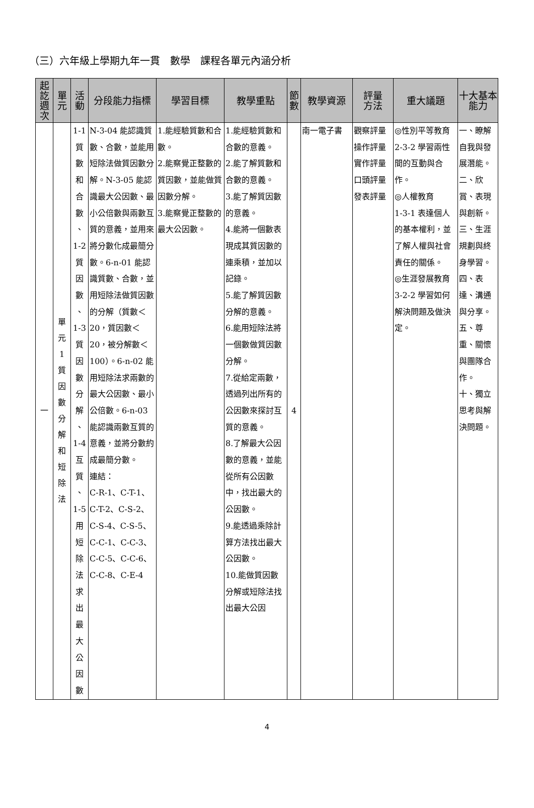（三）六年級上學期九年一貫　數學　課程各單元內涵分析
| 起 訖 週 次 | 單 元 | 活 動 | 分段能力指標 | 學習目標 | 教學重點 | 節 數 | 教學資源 | 評量 方法 | 重大議題 | 十大基本 能力 |
| --- | --- | --- | --- | --- | --- | --- | --- | --- | --- | --- |
| 一 | 單 元 1 質 因 數 分 解 和 短 除 法 | 1-1 質 數 和 合 數 、 1-2 質 因 數 、 1-3 質 因 數 分 解 、 1-4 互 質 、 1-5 用 短 除 法 求 出 最 大 公 因 數 | N-3-04 能認識質數、合數，並能用短除法做質因數分解。N-3-05 能認識最大公因數、最小公倍數與兩數互質的意義，並用來將分數化成最簡分數。6-n-01 能認識質數、合數，並用短除法做質因數的分解（質數＜20，質因數＜20，被分解數＜100）。6-n-02 能用短除法求兩數的最大公因數、最小公倍數。6-n-03 能認識兩數互質的意義，並將分數約成最簡分數。 連結： C-R-1、C-T-1、C-T-2、C-S-2、C-S-4、C-S-5、C-C-1、C-C-3、C-C-5、C-C-6、C-C-8、C-E-4 | 1.能經驗質數和合數。 2.能察覺正整數的質因數，並能做質因數分解。 3.能察覺正整數的最大公因數。 | 1.能經驗質數和合數的意義。 2.能了解質數和合數的意義。 3.能了解質因數的意義。 4.能將一個數表現成其質因數的連乘積，並加以記錄。 5.能了解質因數分解的意義。 6.能用短除法將一個數做質因數分解。 7.從給定兩數，透過列出所有的公因數來探討互質的意義。 8.了解最大公因數的意義，並能從所有公因數中，找出最大的公因數。 9.能透過乘除計算方法找出最大公因數。 10.能做質因數分解或短除法找出最大公因 | 4 | 南一電子書 | 觀察評量 操作評量 實作評量 口頭評量 發表評量 | ◎性別平等教育 2-3-2 學習兩性間的互動與合作。 ◎人權教育 1-3-1 表達個人的基本權利，並了解人權與社會責任的關係。 ◎生涯發展教育 3-2-2 學習如何解決問題及做決定。 | 一、瞭解自我與發展潛能。 二、欣賞、表現與創新。 三、生涯規劃與終身學習。 四、表達、溝通與分享。 五、尊重、關懷與團隊合作。 十、獨立思考與解決問題。 |
4